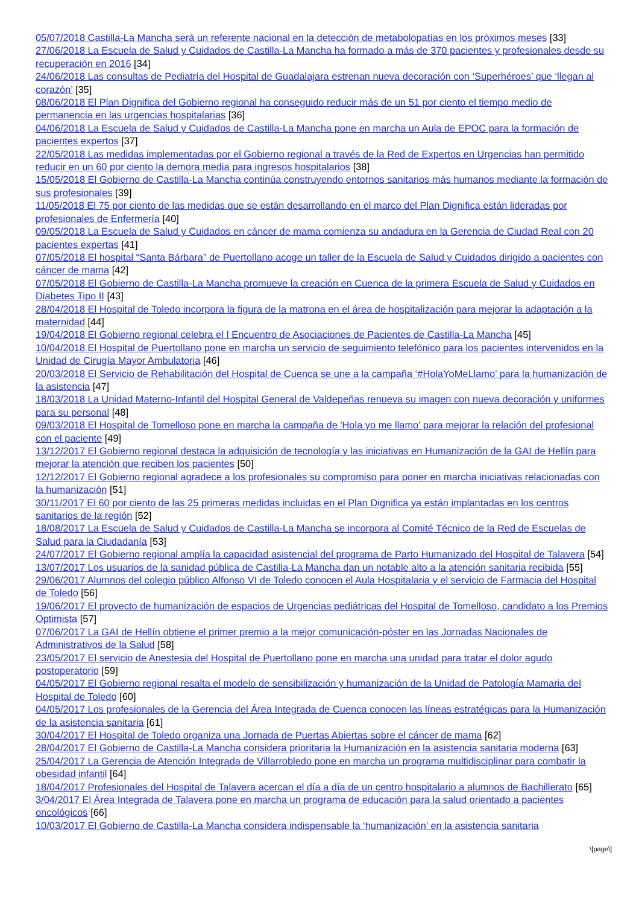05/07/2018 Castilla-La Mancha será un referente nacional en la detección de metabolopatías en los próximos meses [33]
27/06/2018 La Escuela de Salud y Cuidados de Castilla-La Mancha ha formado a más de 370 pacientes y profesionales desde su recuperación en 2016 [34]
24/06/2018 Las consultas de Pediatría del Hospital de Guadalajara estrenan nueva decoración con ‘Superhéroes’ que ‘llegan al corazón’ [35]
08/06/2018 El Plan Dignifica del Gobierno regional ha conseguido reducir más de un 51 por ciento el tiempo medio de permanencia en las urgencias hospitalarias [36]
04/06/2018 La Escuela de Salud y Cuidados de Castilla-La Mancha pone en marcha un Aula de EPOC para la formación de pacientes expertos [37]
22/05/2018 Las medidas implementadas por el Gobierno regional a través de la Red de Expertos en Urgencias han permitido reducir en un 60 por ciento la demora media para ingresos hospitalarios [38]
15/05/2018 El Gobierno de Castilla-La Mancha continúa construyendo entornos sanitarios más humanos mediante la formación de sus profesionales [39]
11/05/2018 El 75 por ciento de las medidas que se están desarrollando en el marco del Plan Dignifica están lideradas por profesionales de Enfermería [40]
09/05/2018 La Escuela de Salud y Cuidados en cáncer de mama comienza su andadura en la Gerencia de Ciudad Real con 20 pacientes expertas [41]
07/05/2018 El hospital “Santa Bárbara” de Puertollano acoge un taller de la Escuela de Salud y Cuidados dirigido a pacientes con cáncer de mama [42]
07/05/2018 El Gobierno de Castilla-La Mancha promueve la creación en Cuenca de la primera Escuela de Salud y Cuidados en Diabetes Tipo II [43]
28/04/2018 El Hospital de Toledo incorpora la figura de la matrona en el área de hospitalización para mejorar la adaptación a la maternidad [44]
19/04/2018 El Gobierno regional celebra el I Encuentro de Asociaciones de Pacientes de Castilla-La Mancha [45]
10/04/2018 El Hospital de Puertollano pone en marcha un servicio de seguimiento telefónico para los pacientes intervenidos en la Unidad de Cirugía Mayor Ambulatoria [46]
20/03/2018 El Servicio de Rehabilitación del Hospital de Cuenca se une a la campaña ‘#HolaYoMeLlamo’ para la humanización de la asistencia [47]
18/03/2018 La Unidad Materno-Infantil del Hospital General de Valdepeñas renueva su imagen con nueva decoración y uniformes para su personal [48]
09/03/2018 El Hospital de Tomelloso pone en marcha la campaña de 'Hola yo me llamo' para mejorar la relación del profesional con el paciente [49]
13/12/2017 El Gobierno regional destaca la adquisición de tecnología y las iniciativas en Humanización de la GAI de Hellín para mejorar la atención que reciben los pacientes [50]
12/12/2017 El Gobierno regional agradece a los profesionales su compromiso para poner en marcha iniciativas relacionadas con la humanización [51]
30/11/2017 El 60 por ciento de las 25 primeras medidas incluidas en el Plan Dignifica ya están implantadas en los centros sanitarios de la región [52]
18/08/2017 La Escuela de Salud y Cuidados de Castilla-La Mancha se incorpora al Comité Técnico de la Red de Escuelas de Salud para la Ciudadanía [53]
24/07/2017 El Gobierno regional amplía la capacidad asistencial del programa de Parto Humanizado del Hospital de Talavera [54]
13/07/2017 Los usuarios de la sanidad pública de Castilla-La Mancha dan un notable alto a la atención sanitaria recibida [55]
29/06/2017 Alumnos del colegio público Alfonso VI de Toledo conocen el Aula Hospitalaria y el servicio de Farmacia del Hospital de Toledo [56]
19/06/2017 El proyecto de humanización de espacios de Urgencias pediátricas del Hospital de Tomelloso, candidato a los Premios Optimista [57]
07/06/2017 La GAI de Hellín obtiene el primer premio a la mejor comunicación-póster en las Jornadas Nacionales de Administrativos de la Salud [58]
23/05/2017 El servicio de Anestesia del Hospital de Puertollano pone en marcha una unidad para tratar el dolor agudo postoperatorio [59]
04/05/2017 El Gobierno regional resalta el modelo de sensibilización y humanización de la Unidad de Patología Mamaria del Hospital de Toledo [60]
04/05/2017 Los profesionales de la Gerencia del Área Integrada de Cuenca conocen las líneas estratégicas para la Humanización de la asistencia sanitaria [61]
30/04/2017 El Hospital de Toledo organiza una Jornada de Puertas Abiertas sobre el cáncer de mama [62]
28/04/2017 El Gobierno de Castilla-La Mancha considera prioritaria la Humanización en la asistencia sanitaria moderna [63]
25/04/2017 La Gerencia de Atención Integrada de Villarrobledo pone en marcha un programa multidisciplinar para combatir la obesidad infantil [64]
18/04/2017 Profesionales del Hospital de Talavera acercan el día a día de un centro hospitalario a alumnos de Bachillerato [65]
3/04/2017 El Área Integrada de Talavera pone en marcha un programa de educación para la salud orientado a pacientes oncológicos [66]
10/03/2017 El Gobierno de Castilla-La Mancha considera indispensable la ‘humanización’ en la asistencia sanitaria
\[page\]